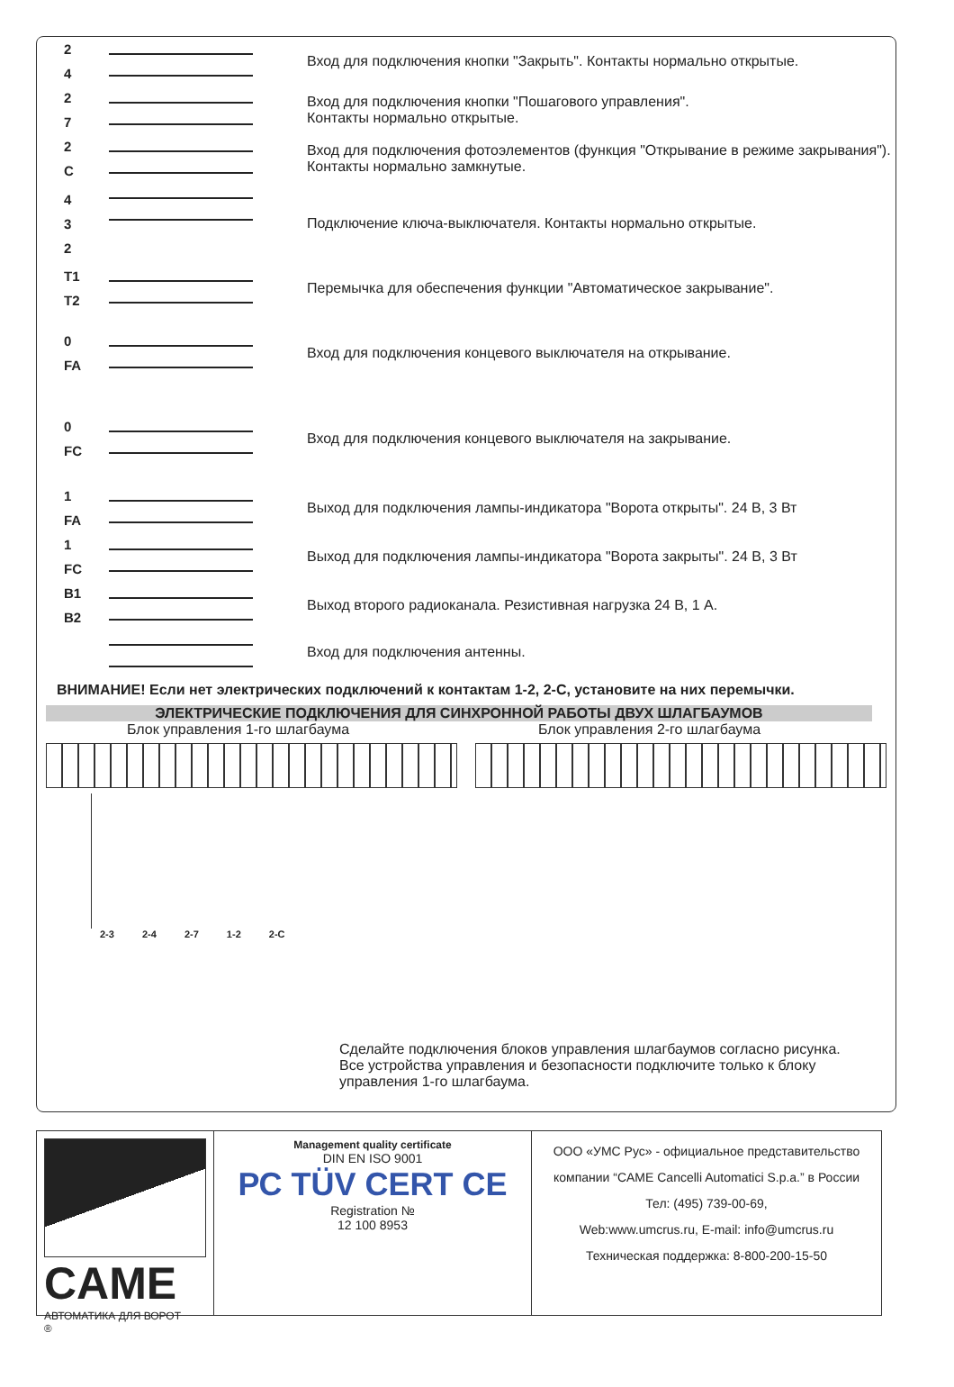2
4
Вход для подключения кнопки "Закрыть". Контакты нормально открытые.
2
7
Вход для подключения кнопки "Пошагового управления".
Контакты нормально открытые.
2
C
Вход для подключения фотоэлементов (функция "Открывание в режиме закрывания"). Контакты нормально замкнутые.
4
3
2
Подключение ключа-выключателя. Контакты нормально открытые.
T1
T2
Перемычка для обеспечения функции "Автоматическое закрывание".
0
FA
Вход для подключения концевого выключателя на открывание.
0
FC
Вход для подключения концевого выключателя на закрывание.
1
FA
Выход для подключения лампы-индикатора "Ворота открыты". 24 В, 3 Вт
1
FC
Выход для подключения лампы-индикатора "Ворота закрыты". 24 В, 3 Вт
B1
B2
Выход второго радиоканала. Резистивная нагрузка 24 В, 1 А.
Вход для подключения антенны.
ВНИМАНИЕ! Если нет электрических подключений к контактам 1-2, 2-С, установите на них перемычки.
ЭЛЕКТРИЧЕСКИЕ ПОДКЛЮЧЕНИЯ ДЛЯ СИНХРОННОЙ РАБОТЫ ДВУХ ШЛАГБАУМОВ
Блок управления 1-го шлагбаума Блок управления 2-го шлагбаума
2-3 2-4 2-7 1-2 2-C
Сделайте подключения блоков управления шлагбаумов согласно рисунка. Все устройства управления и безопасности подключите только к блоку управления 1-го шлагбаума.
CAME
АВТОМАТИКА ДЛЯ ВОРОТ
<sup>®</sup>
Management quality certificate
DIN EN ISO 9001
РС TÜV CERT CE
Registration №
12 100 8953
ООО «УМС Рус» - официальное представительство компании “CAME Cancelli Automatici S.p.a.” в России
Тел: (495) 739-00-69,
Web:www.umcrus.ru, E-mail: info@umcrus.ru
Техническая поддержка: 8-800-200-15-50